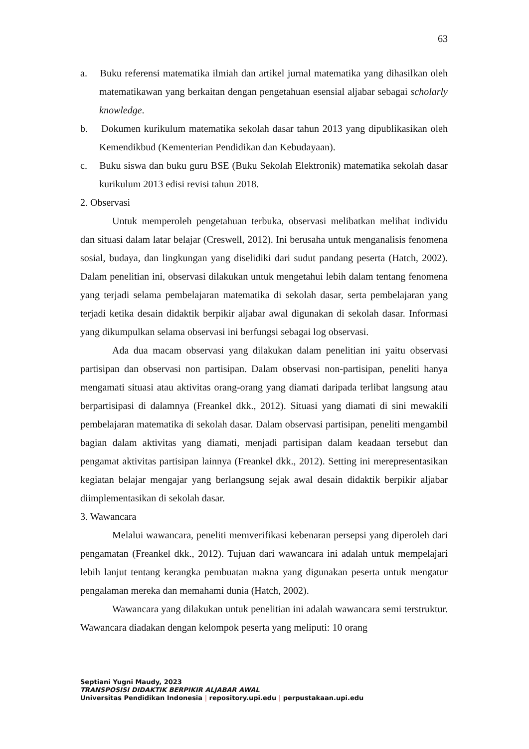63
a. Buku referensi matematika ilmiah dan artikel jurnal matematika yang dihasilkan oleh matematikawan yang berkaitan dengan pengetahuan esensial aljabar sebagai scholarly knowledge.
b. Dokumen kurikulum matematika sekolah dasar tahun 2013 yang dipublikasikan oleh Kemendikbud (Kementerian Pendidikan dan Kebudayaan).
c. Buku siswa dan buku guru BSE (Buku Sekolah Elektronik) matematika sekolah dasar kurikulum 2013 edisi revisi tahun 2018.
2. Observasi
Untuk memperoleh pengetahuan terbuka, observasi melibatkan melihat individu dan situasi dalam latar belajar (Creswell, 2012). Ini berusaha untuk menganalisis fenomena sosial, budaya, dan lingkungan yang diselidiki dari sudut pandang peserta (Hatch, 2002). Dalam penelitian ini, observasi dilakukan untuk mengetahui lebih dalam tentang fenomena yang terjadi selama pembelajaran matematika di sekolah dasar, serta pembelajaran yang terjadi ketika desain didaktik berpikir aljabar awal digunakan di sekolah dasar. Informasi yang dikumpulkan selama observasi ini berfungsi sebagai log observasi.
Ada dua macam observasi yang dilakukan dalam penelitian ini yaitu observasi partisipan dan observasi non partisipan. Dalam observasi non-partisipan, peneliti hanya mengamati situasi atau aktivitas orang-orang yang diamati daripada terlibat langsung atau berpartisipasi di dalamnya (Freankel dkk., 2012). Situasi yang diamati di sini mewakili pembelajaran matematika di sekolah dasar. Dalam observasi partisipan, peneliti mengambil bagian dalam aktivitas yang diamati, menjadi partisipan dalam keadaan tersebut dan pengamat aktivitas partisipan lainnya (Freankel dkk., 2012). Setting ini merepresentasikan kegiatan belajar mengajar yang berlangsung sejak awal desain didaktik berpikir aljabar diimplementasikan di sekolah dasar.
3. Wawancara
Melalui wawancara, peneliti memverifikasi kebenaran persepsi yang diperoleh dari pengamatan (Freankel dkk., 2012). Tujuan dari wawancara ini adalah untuk mempelajari lebih lanjut tentang kerangka pembuatan makna yang digunakan peserta untuk mengatur pengalaman mereka dan memahami dunia (Hatch, 2002).
Wawancara yang dilakukan untuk penelitian ini adalah wawancara semi terstruktur. Wawancara diadakan dengan kelompok peserta yang meliputi: 10 orang
Septiani Yugni Maudy, 2023
TRANSPOSISI DIDAKTIK BERPIKIR ALJABAR AWAL
Universitas Pendidikan Indonesia | repository.upi.edu | perpustakaan.upi.edu